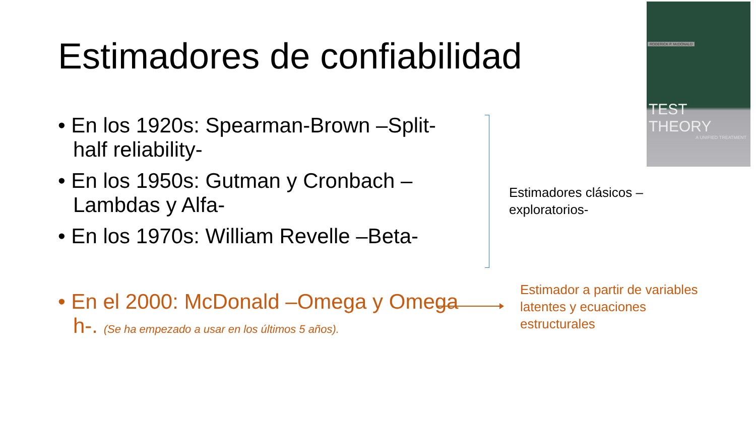Estimadores de confiabilidad
• En los 1920s: Spearman-Brown –Split-half reliability-
• En los 1950s: Gutman y Cronbach –Lambdas y Alfa-
• En los 1970s: William Revelle –Beta-
• En el 2000: McDonald –Omega y Omega h-. (Se ha empezado a usar en los últimos 5 años).
Estimadores clásicos –
exploratorios-
Estimador a partir de variables
latentes y ecuaciones
estructurales
RODERICK P. McDONALD
TEST THEORY
A UNIFIED TREATMENT